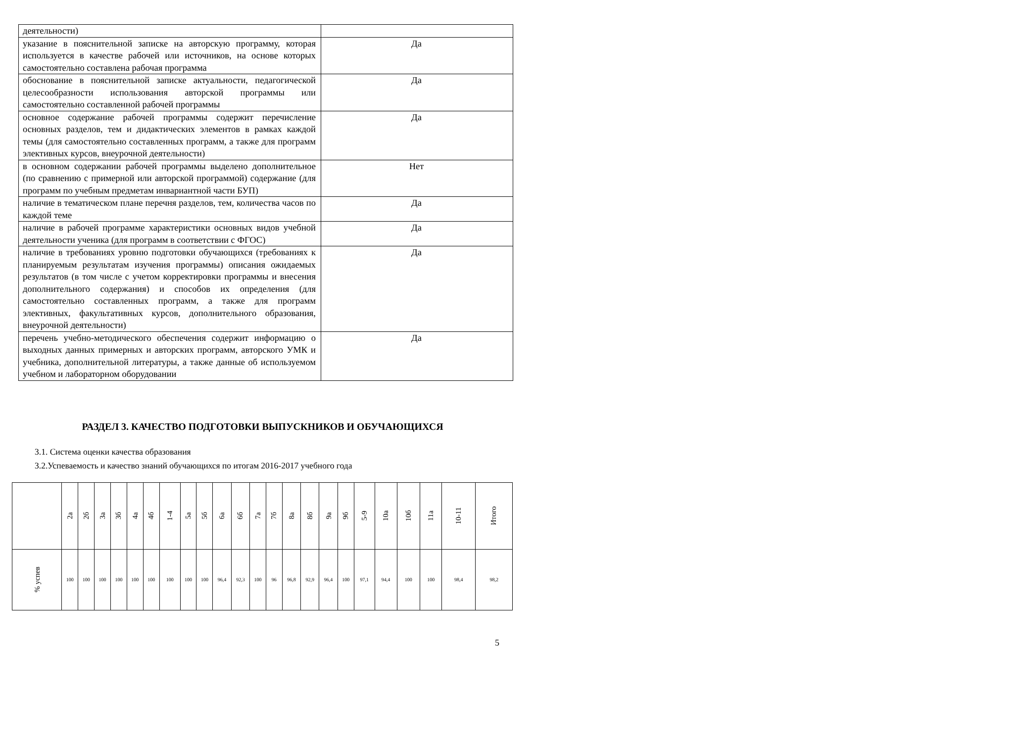| деятельности) | |
| указание в пояснительной записке на авторскую программу, которая используется в качестве рабочей или источников, на основе которых самостоятельно составлена рабочая программа | Да |
| обоснование в пояснительной записке актуальности, педагогической целесообразности использования авторской программы или самостоятельно составленной рабочей программы | Да |
| основное содержание рабочей программы содержит перечисление основных разделов, тем и дидактических элементов в рамках каждой темы (для самостоятельно составленных программ, а также для программ элективных курсов, внеурочной деятельности) | Да |
| в основном содержании рабочей программы выделено дополнительное (по сравнению с примерной или авторской программой) содержание (для программ по учебным предметам инвариантной части БУП) | Нет |
| наличие в тематическом плане перечня разделов, тем, количества часов по каждой теме | Да |
| наличие в рабочей программе характеристики основных видов учебной деятельности ученика (для программ в соответствии с ФГОС) | Да |
| наличие в требованиях уровню подготовки обучающихся (требованиях к планируемым результатам изучения программы) описания ожидаемых результатов (в том числе с учетом корректировки программы и внесения дополнительного содержания) и способов их определения (для самостоятельно составленных программ, а также для программ элективных, факультативных курсов, дополнительного образования, внеурочной деятельности) | Да |
| перечень учебно-методического обеспечения содержит информацию о выходных данных примерных и авторских программ, авторского УМК и учебника, дополнительной литературы, а также данные об используемом учебном и лабораторном оборудовании | Да |
РАЗДЕЛ 3. КАЧЕСТВО ПОДГОТОВКИ ВЫПУСКНИКОВ И ОБУЧАЮЩИХСЯ
3.1. Система оценки качества образования
3.2.Успеваемость и качество знаний обучающихся по итогам 2016-2017 учебного года
| | 2а | 2б | 3а | 3б | 4а | 4б | 1-4 | 5а | 5б | 6а | 6б | 7а | 7б | 8а | 8б | 9а | 9б | 5-9 | 10а | 10б | 11а | 10-11 | Итого |
| --- | --- | --- | --- | --- | --- | --- | --- | --- | --- | --- | --- | --- | --- | --- | --- | --- | --- | --- | --- | --- | --- | --- | --- |
| % успев | 100 | 100 | 100 | 100 | 100 | 100 | 100 | 100 | 100 | 96,4 | 92,3 | 100 | 96 | 96,8 | 92,9 | 96,4 | 100 | 97,1 | 94,4 | 100 | 100 | 98,4 | 98,2 |
5